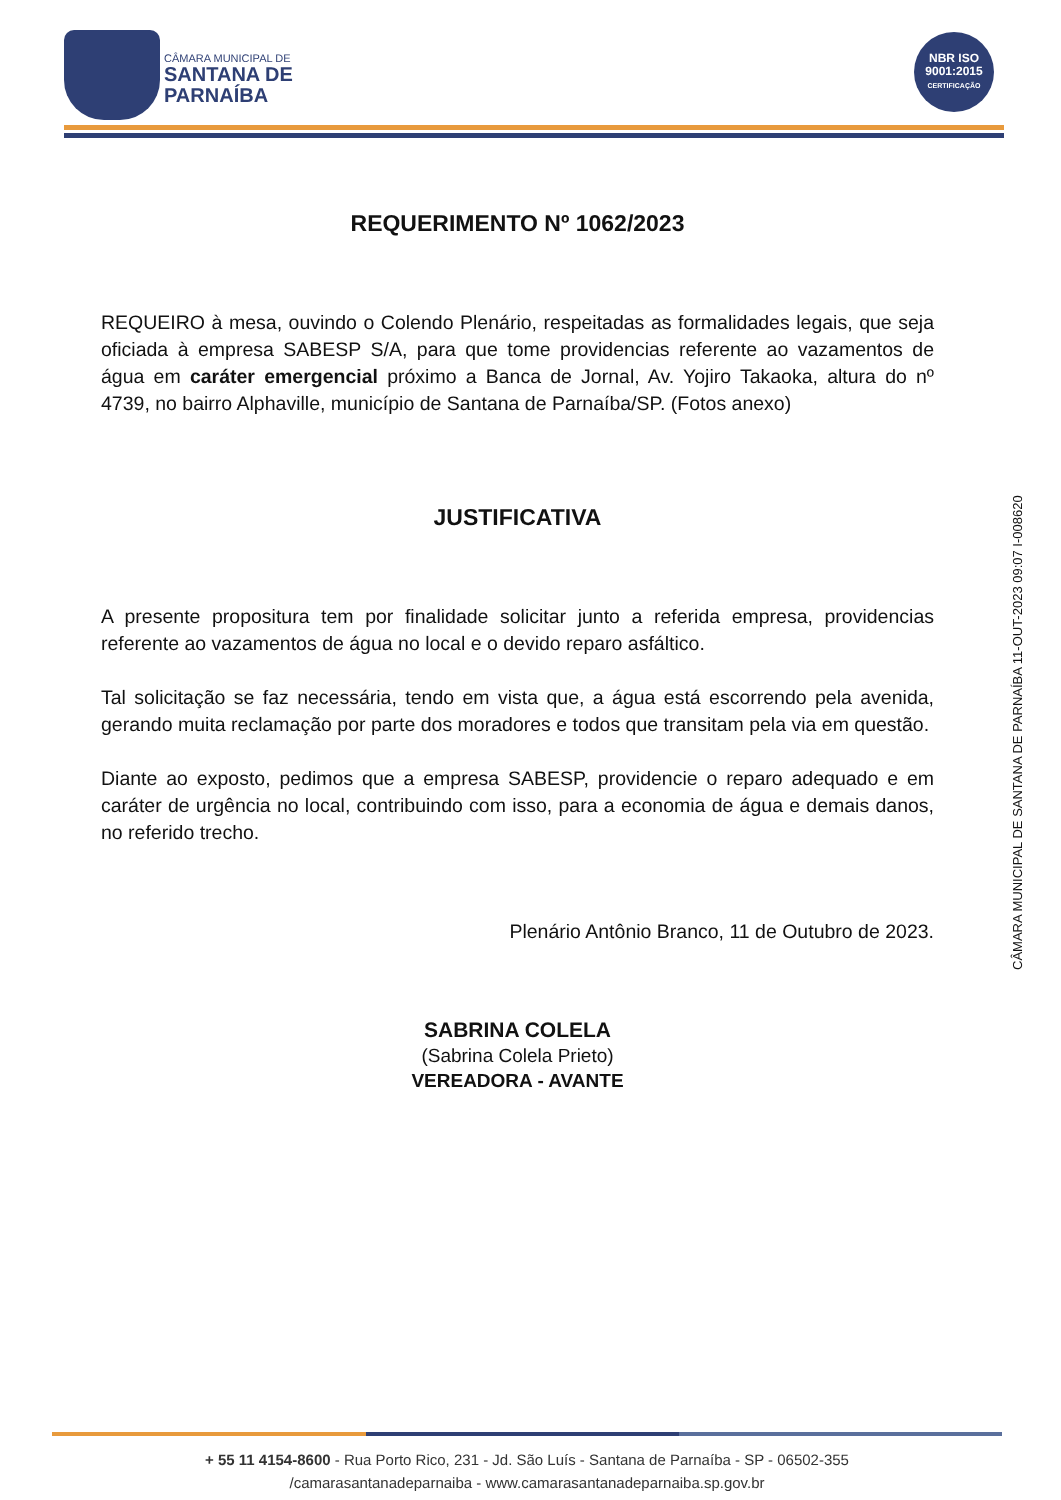CÂMARA MUNICIPAL DE
SANTANA DE
PARNAÍBA
NBR ISO
9001:2015
CERTIFICAÇÃO
REQUERIMENTO Nº 1062/2023
REQUEIRO à mesa, ouvindo o Colendo Plenário, respeitadas as formalidades legais, que seja oficiada à empresa SABESP S/A, para que tome providencias referente ao vazamentos de água em caráter emergencial próximo a Banca de Jornal, Av. Yojiro Takaoka, altura do nº 4739, no bairro Alphaville, município de Santana de Parnaíba/SP. (Fotos anexo)
JUSTIFICATIVA
A presente propositura tem por finalidade solicitar junto a referida empresa, providencias referente ao vazamentos de água no local e o devido reparo asfáltico.
Tal solicitação se faz necessária, tendo em vista que, a água está escorrendo pela avenida, gerando muita reclamação por parte dos moradores e todos que transitam pela via em questão.
Diante ao exposto, pedimos que a empresa SABESP, providencie o reparo adequado e em caráter de urgência no local, contribuindo com isso, para a economia de água e demais danos, no referido trecho.
Plenário Antônio Branco, 11 de Outubro de 2023.
SABRINA COLELA
(Sabrina Colela Prieto)
VEREADORA - AVANTE
CÂMARA MUNICIPAL DE SANTANA DE PARNAÍBA 11-OUT-2023 09:07 I-008620
+ 55 11 4154-8600 - Rua Porto Rico, 231 - Jd. São Luís - Santana de Parnaíba - SP - 06502-355
/camarasantanadeparnaiba - www.camarasantanadeparnaiba.sp.gov.br